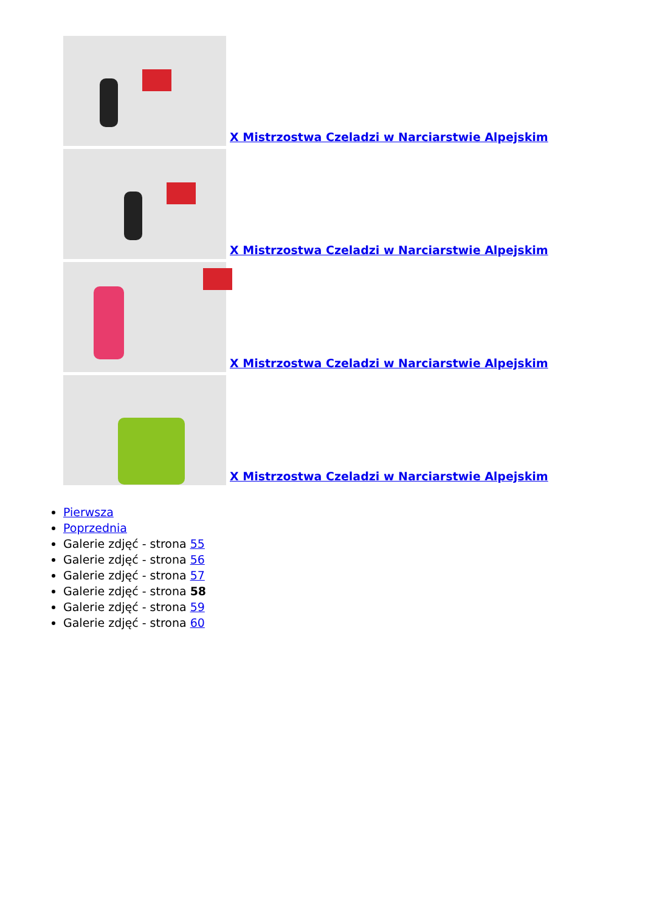X Mistrzostwa Czeladzi w Narciarstwie Alpejskim
X Mistrzostwa Czeladzi w Narciarstwie Alpejskim
X Mistrzostwa Czeladzi w Narciarstwie Alpejskim
X Mistrzostwa Czeladzi w Narciarstwie Alpejskim
Pierwsza
Poprzednia
Galerie zdjęć - strona 55
Galerie zdjęć - strona 56
Galerie zdjęć - strona 57
Galerie zdjęć - strona 58
Galerie zdjęć - strona 59
Galerie zdjęć - strona 60